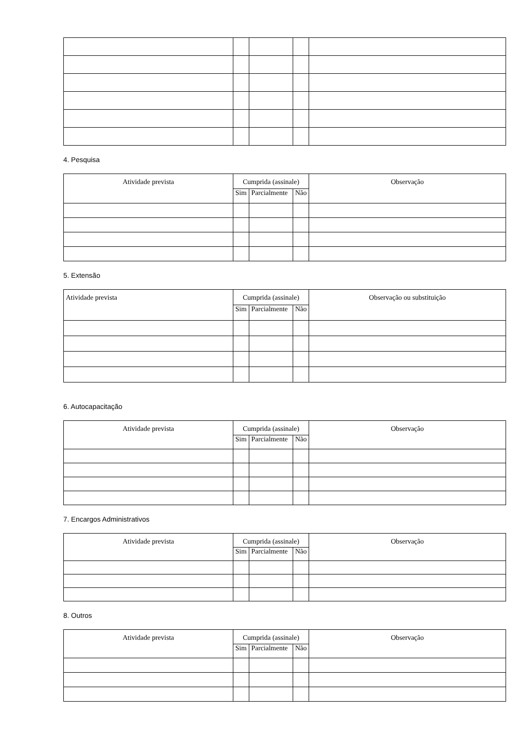4. Pesquisa
| Atividade prevista | Cumprida (assinale) | | | Observação |
| --- | --- | --- | --- | --- |
| | Sim | Parcialmente | Não | |
5. Extensão
| Atividade prevista | Cumprida (assinale) | | | Observação ou substituição |
| --- | --- | --- | --- | --- |
| | Sim | Parcialmente | Não | |
6. Autocapacitação
| Atividade prevista | Cumprida (assinale) | | | Observação |
| --- | --- | --- | --- | --- |
| | Sim | Parcialmente | Não | |
7. Encargos Administrativos
| Atividade prevista | Cumprida (assinale) | | | Observação |
| --- | --- | --- | --- | --- |
| | Sim | Parcialmente | Não | |
8. Outros
| Atividade prevista | Cumprida (assinale) | | | Observação |
| --- | --- | --- | --- | --- |
| | Sim | Parcialmente | Não | |